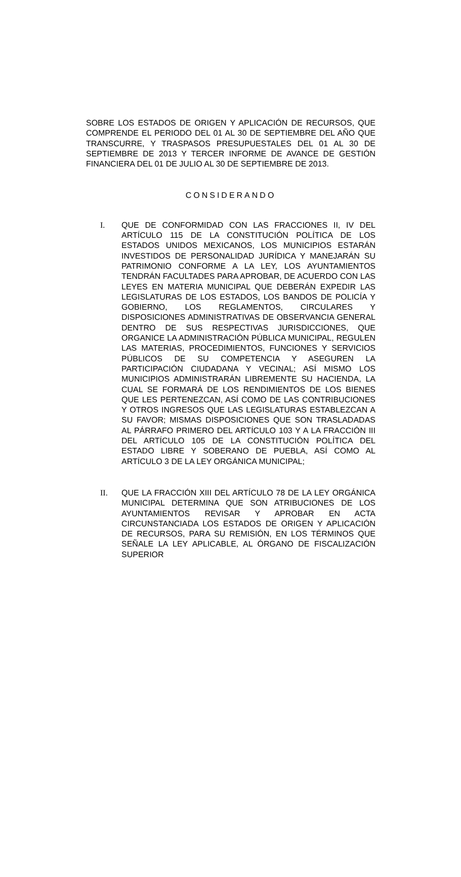SOBRE LOS ESTADOS DE ORIGEN Y APLICACIÓN DE RECURSOS, QUE COMPRENDE EL PERIODO DEL 01 AL 30 DE SEPTIEMBRE DEL AÑO QUE TRANSCURRE, Y TRASPASOS PRESUPUESTALES DEL 01 AL 30 DE SEPTIEMBRE DE 2013 Y TERCER INFORME DE AVANCE DE GESTIÓN FINANCIERA DEL 01 DE JULIO AL 30 DE SEPTIEMBRE DE 2013.
CONSIDERANDO
I. QUE DE CONFORMIDAD CON LAS FRACCIONES II, IV DEL ARTÍCULO 115 DE LA CONSTITUCIÓN POLÍTICA DE LOS ESTADOS UNIDOS MEXICANOS, LOS MUNICIPIOS ESTARÁN INVESTIDOS DE PERSONALIDAD JURÍDICA Y MANEJARÁN SU PATRIMONIO CONFORME A LA LEY, LOS AYUNTAMIENTOS TENDRÁN FACULTADES PARA APROBAR, DE ACUERDO CON LAS LEYES EN MATERIA MUNICIPAL QUE DEBERÁN EXPEDIR LAS LEGISLATURAS DE LOS ESTADOS, LOS BANDOS DE POLICÍA Y GOBIERNO, LOS REGLAMENTOS, CIRCULARES Y DISPOSICIONES ADMINISTRATIVAS DE OBSERVANCIA GENERAL DENTRO DE SUS RESPECTIVAS JURISDICCIONES, QUE ORGANICE LA ADMINISTRACIÓN PÚBLICA MUNICIPAL, REGULEN LAS MATERIAS, PROCEDIMIENTOS, FUNCIONES Y SERVICIOS PÚBLICOS DE SU COMPETENCIA Y ASEGUREN LA PARTICIPACIÓN CIUDADANA Y VECINAL; ASÍ MISMO LOS MUNICIPIOS ADMINISTRARÁN LIBREMENTE SU HACIENDA, LA CUAL SE FORMARÁ DE LOS RENDIMIENTOS DE LOS BIENES QUE LES PERTENEZCAN, ASÍ COMO DE LAS CONTRIBUCIONES Y OTROS INGRESOS QUE LAS LEGISLATURAS ESTABLEZCAN A SU FAVOR; MISMAS DISPOSICIONES QUE SON TRASLADADAS AL PÁRRAFO PRIMERO DEL ARTÍCULO 103 Y A LA FRACCIÓN III DEL ARTÍCULO 105 DE LA CONSTITUCIÓN POLÍTICA DEL ESTADO LIBRE Y SOBERANO DE PUEBLA, ASÍ COMO AL ARTÍCULO 3 DE LA LEY ORGÁNICA MUNICIPAL;
II. QUE LA FRACCIÓN XIII DEL ARTÍCULO 78 DE LA LEY ORGÁNICA MUNICIPAL DETERMINA QUE SON ATRIBUCIONES DE LOS AYUNTAMIENTOS REVISAR Y APROBAR EN ACTA CIRCUNSTANCIADA LOS ESTADOS DE ORIGEN Y APLICACIÓN DE RECURSOS, PARA SU REMISIÓN, EN LOS TÉRMINOS QUE SEÑALE LA LEY APLICABLE, AL ÓRGANO DE FISCALIZACIÓN SUPERIOR